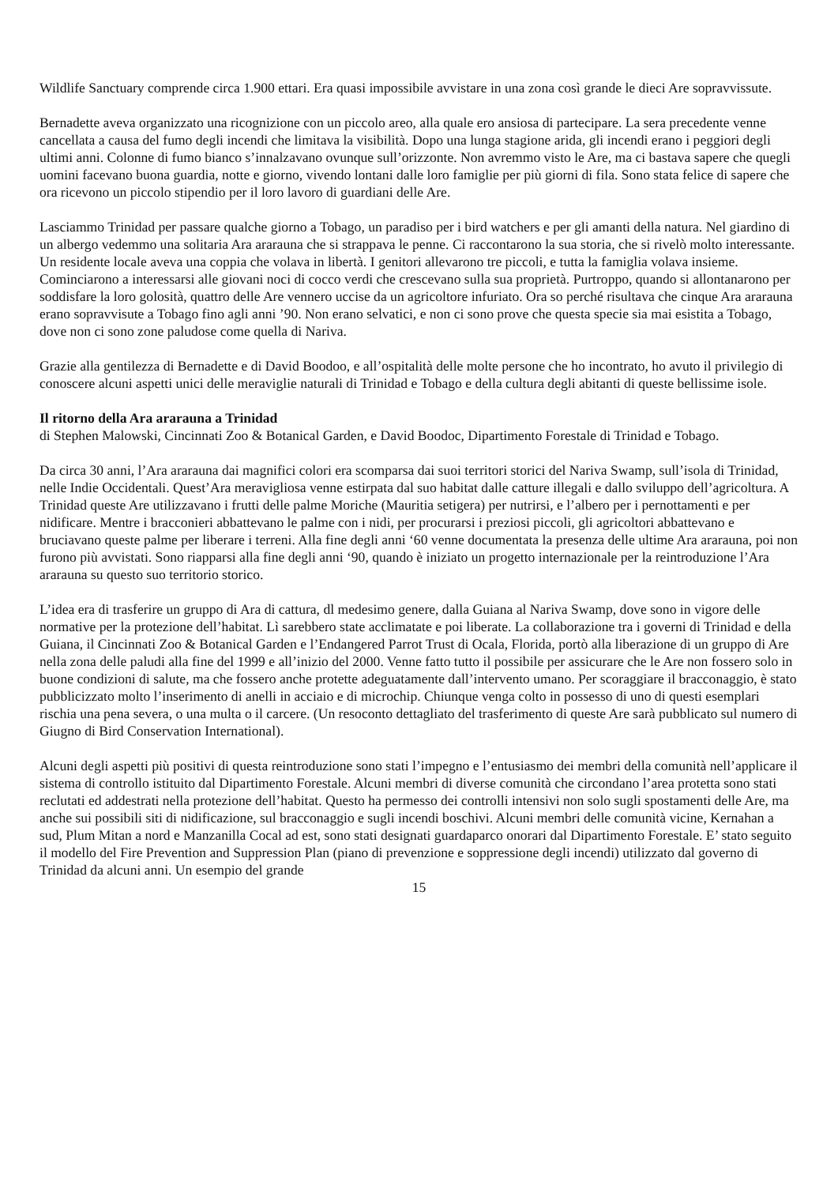Wildlife Sanctuary comprende circa 1.900 ettari. Era quasi impossibile avvistare in una zona così grande le dieci Are sopravvissute.
Bernadette aveva organizzato una ricognizione con un piccolo areo, alla quale ero ansiosa di partecipare. La sera precedente venne cancellata a causa del fumo degli incendi che limitava la visibilità. Dopo una lunga stagione arida, gli incendi erano i peggiori degli ultimi anni. Colonne di fumo bianco s’innalzavano ovunque sull’orizzonte. Non avremmo visto le Are, ma ci bastava sapere che quegli uomini facevano buona guardia, notte e giorno, vivendo lontani dalle loro famiglie per più giorni di fila. Sono stata felice di sapere che ora ricevono un piccolo stipendio per il loro lavoro di guardiani delle Are.
Lasciammo Trinidad per passare qualche giorno a Tobago, un paradiso per i bird watchers e per gli amanti della natura. Nel giardino di un albergo vedemmo una solitaria Ara ararauna che si strappava le penne. Ci raccontarono la sua storia, che si rivelò molto interessante. Un residente locale aveva una coppia che volava in libertà. I genitori allevarono tre piccoli, e tutta la famiglia volava insieme. Cominciarono a interessarsi alle giovani noci di cocco verdi che crescevano sulla sua proprietà. Purtroppo, quando si allontanarono per soddisfare la loro golosità, quattro delle Are vennero uccise da un agricoltore infuriato. Ora so perché risultava che cinque Ara ararauna erano sopravvisute a Tobago fino agli anni ’90. Non erano selvatici, e non ci sono prove che questa specie sia mai esistita a Tobago, dove non ci sono zone paludose come quella di Nariva.
Grazie alla gentilezza di Bernadette e di David Boodoo, e all’ospitalità delle molte persone che ho incontrato, ho avuto il privilegio di conoscere alcuni aspetti unici delle meraviglie naturali di Trinidad e Tobago e della cultura degli abitanti di queste bellissime isole.
Il ritorno della Ara ararauna a Trinidad
di Stephen Malowski, Cincinnati Zoo & Botanical Garden, e David Boodoc, Dipartimento Forestale di Trinidad e Tobago.
Da circa 30 anni, l’Ara ararauna dai magnifici colori era scomparsa dai suoi territori storici del Nariva Swamp, sull’isola di Trinidad, nelle Indie Occidentali. Quest’Ara meravigliosa venne estirpata dal suo habitat dalle catture illegali e dallo sviluppo dell’agricoltura. A Trinidad queste Are utilizzavano i frutti delle palme Moriche (Mauritia setigera) per nutrirsi, e l’albero per i pernottamenti e per nidificare. Mentre i bracconieri abbattevano le palme con i nidi, per procurarsi i preziosi piccoli, gli agricoltori abbattevano e bruciavano queste palme per liberare i terreni. Alla fine degli anni ‘60 venne documentata la presenza delle ultime Ara ararauna, poi non furono più avvistati. Sono riapparsi alla fine degli anni ‘90, quando è iniziato un progetto internazionale per la reintroduzione l’Ara ararauna su questo suo territorio storico.
L’idea era di trasferire un gruppo di Ara di cattura, dl medesimo genere, dalla Guiana al Nariva Swamp, dove sono in vigore delle normative per la protezione dell’habitat. Lì sarebbero state acclimatate e poi liberate. La collaborazione tra i governi di Trinidad e della Guiana, il Cincinnati Zoo & Botanical Garden e l’Endangered Parrot Trust di Ocala, Florida, portò alla liberazione di un gruppo di Are nella zona delle paludi alla fine del 1999 e all’inizio del 2000. Venne fatto tutto il possibile per assicurare che le Are non fossero solo in buone condizioni di salute, ma che fossero anche protette adeguatamente dall’intervento umano. Per scoraggiare il bracconaggio, è stato pubblicizzato molto l’inserimento di anelli in acciaio e di microchip. Chiunque venga colto in possesso di uno di questi esemplari rischia una pena severa, o una multa o il carcere. (Un resoconto dettagliato del trasferimento di queste Are sarà pubblicato sul numero di Giugno di Bird Conservation International).
Alcuni degli aspetti più positivi di questa reintroduzione sono stati l’impegno e l’entusiasmo dei membri della comunità nell’applicare il sistema di controllo istituito dal Dipartimento Forestale. Alcuni membri di diverse comunità che circondano l’area protetta sono stati reclutati ed addestrati nella protezione dell’habitat. Questo ha permesso dei controlli intensivi non solo sugli spostamenti delle Are, ma anche sui possibili siti di nidificazione, sul bracconaggio e sugli incendi boschivi. Alcuni membri delle comunità vicine, Kernahan a sud, Plum Mitan a nord e Manzanilla Cocal ad est, sono stati designati guardaparco onorari dal Dipartimento Forestale. E’ stato seguito il modello del Fire Prevention and Suppression Plan (piano di prevenzione e soppressione degli incendi) utilizzato dal governo di Trinidad da alcuni anni. Un esempio del grande
15